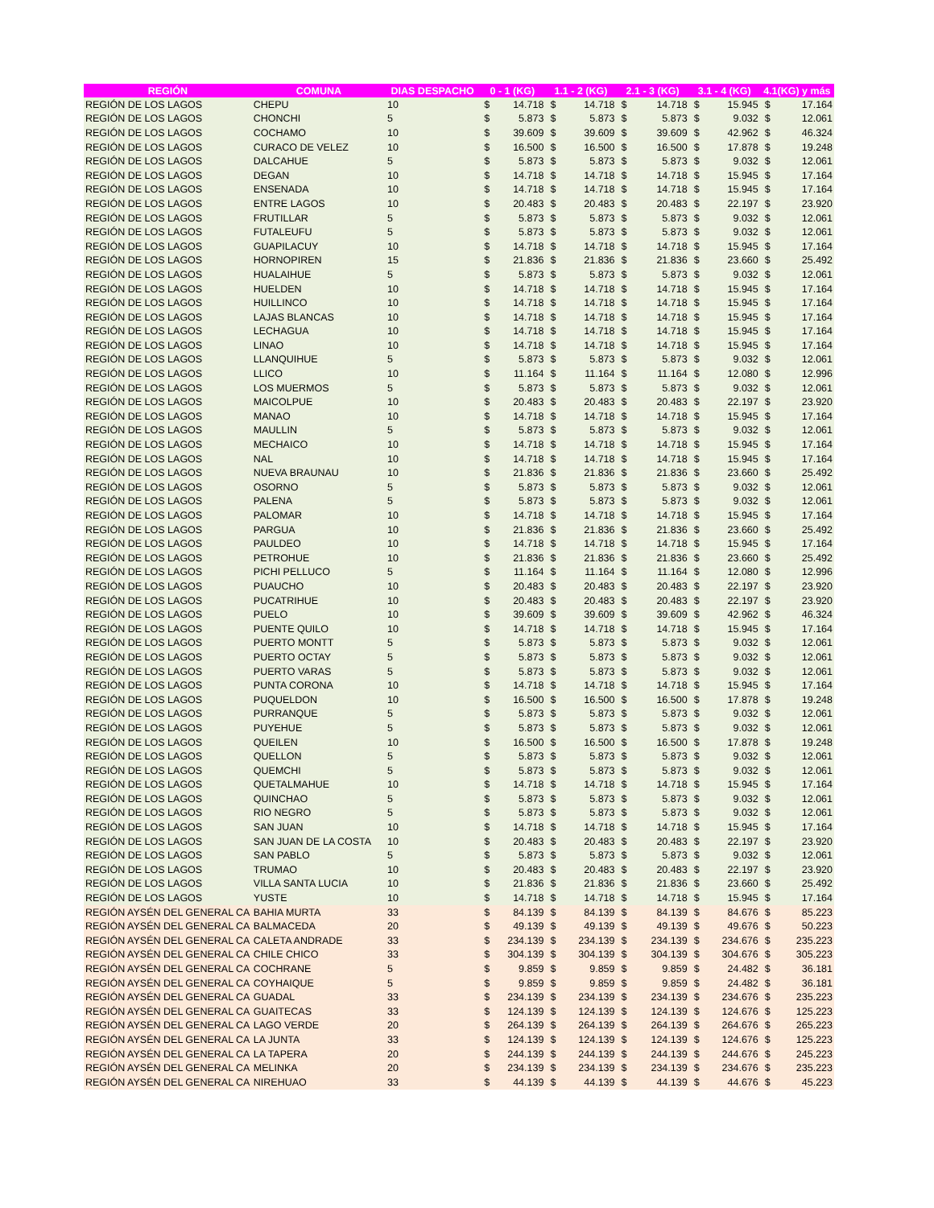| REGIÓN | COMUNA | DIAS DESPACHO | 0 - 1 (KG) | | 1.1 - 2 (KG) | | 2.1 - 3 (KG) | | 3.1 - 4 (KG) | | 4.1(KG) y más | |
| --- | --- | --- | --- | --- | --- | --- | --- | --- | --- | --- | --- | --- |
| REGIÓN DE LOS LAGOS | CHEPU | 10 | $ | 14.718 | $ | 14.718 | $ | 14.718 | $ | 15.945 | $ | 17.164 |
| REGIÓN DE LOS LAGOS | CHONCHI | 5 | $ | 5.873 | $ | 5.873 | $ | 5.873 | $ | 9.032 | $ | 12.061 |
| REGIÓN DE LOS LAGOS | COCHAMO | 10 | $ | 39.609 | $ | 39.609 | $ | 39.609 | $ | 42.962 | $ | 46.324 |
| REGIÓN DE LOS LAGOS | CURACO DE VELEZ | 10 | $ | 16.500 | $ | 16.500 | $ | 16.500 | $ | 17.878 | $ | 19.248 |
| REGIÓN DE LOS LAGOS | DALCAHUE | 5 | $ | 5.873 | $ | 5.873 | $ | 5.873 | $ | 9.032 | $ | 12.061 |
| REGIÓN DE LOS LAGOS | DEGAN | 10 | $ | 14.718 | $ | 14.718 | $ | 14.718 | $ | 15.945 | $ | 17.164 |
| REGIÓN DE LOS LAGOS | ENSENADA | 10 | $ | 14.718 | $ | 14.718 | $ | 14.718 | $ | 15.945 | $ | 17.164 |
| REGIÓN DE LOS LAGOS | ENTRE LAGOS | 10 | $ | 20.483 | $ | 20.483 | $ | 20.483 | $ | 22.197 | $ | 23.920 |
| REGIÓN DE LOS LAGOS | FRUTILLAR | 5 | $ | 5.873 | $ | 5.873 | $ | 5.873 | $ | 9.032 | $ | 12.061 |
| REGIÓN DE LOS LAGOS | FUTALEUFU | 5 | $ | 5.873 | $ | 5.873 | $ | 5.873 | $ | 9.032 | $ | 12.061 |
| REGIÓN DE LOS LAGOS | GUAPILACUY | 10 | $ | 14.718 | $ | 14.718 | $ | 14.718 | $ | 15.945 | $ | 17.164 |
| REGIÓN DE LOS LAGOS | HORNOPIREN | 15 | $ | 21.836 | $ | 21.836 | $ | 21.836 | $ | 23.660 | $ | 25.492 |
| REGIÓN DE LOS LAGOS | HUALAIHUE | 5 | $ | 5.873 | $ | 5.873 | $ | 5.873 | $ | 9.032 | $ | 12.061 |
| REGIÓN DE LOS LAGOS | HUELDEN | 10 | $ | 14.718 | $ | 14.718 | $ | 14.718 | $ | 15.945 | $ | 17.164 |
| REGIÓN DE LOS LAGOS | HUILLINCO | 10 | $ | 14.718 | $ | 14.718 | $ | 14.718 | $ | 15.945 | $ | 17.164 |
| REGIÓN DE LOS LAGOS | LAJAS BLANCAS | 10 | $ | 14.718 | $ | 14.718 | $ | 14.718 | $ | 15.945 | $ | 17.164 |
| REGIÓN DE LOS LAGOS | LECHAGUA | 10 | $ | 14.718 | $ | 14.718 | $ | 14.718 | $ | 15.945 | $ | 17.164 |
| REGIÓN DE LOS LAGOS | LINAO | 10 | $ | 14.718 | $ | 14.718 | $ | 14.718 | $ | 15.945 | $ | 17.164 |
| REGIÓN DE LOS LAGOS | LLANQUIHUE | 5 | $ | 5.873 | $ | 5.873 | $ | 5.873 | $ | 9.032 | $ | 12.061 |
| REGIÓN DE LOS LAGOS | LLICO | 10 | $ | 11.164 | $ | 11.164 | $ | 11.164 | $ | 12.080 | $ | 12.996 |
| REGIÓN DE LOS LAGOS | LOS MUERMOS | 5 | $ | 5.873 | $ | 5.873 | $ | 5.873 | $ | 9.032 | $ | 12.061 |
| REGIÓN DE LOS LAGOS | MAICOLPUE | 10 | $ | 20.483 | $ | 20.483 | $ | 20.483 | $ | 22.197 | $ | 23.920 |
| REGIÓN DE LOS LAGOS | MANAO | 10 | $ | 14.718 | $ | 14.718 | $ | 14.718 | $ | 15.945 | $ | 17.164 |
| REGIÓN DE LOS LAGOS | MAULLIN | 5 | $ | 5.873 | $ | 5.873 | $ | 5.873 | $ | 9.032 | $ | 12.061 |
| REGIÓN DE LOS LAGOS | MECHAICO | 10 | $ | 14.718 | $ | 14.718 | $ | 14.718 | $ | 15.945 | $ | 17.164 |
| REGIÓN DE LOS LAGOS | NAL | 10 | $ | 14.718 | $ | 14.718 | $ | 14.718 | $ | 15.945 | $ | 17.164 |
| REGIÓN DE LOS LAGOS | NUEVA BRAUNAU | 10 | $ | 21.836 | $ | 21.836 | $ | 21.836 | $ | 23.660 | $ | 25.492 |
| REGIÓN DE LOS LAGOS | OSORNO | 5 | $ | 5.873 | $ | 5.873 | $ | 5.873 | $ | 9.032 | $ | 12.061 |
| REGIÓN DE LOS LAGOS | PALENA | 5 | $ | 5.873 | $ | 5.873 | $ | 5.873 | $ | 9.032 | $ | 12.061 |
| REGIÓN DE LOS LAGOS | PALOMAR | 10 | $ | 14.718 | $ | 14.718 | $ | 14.718 | $ | 15.945 | $ | 17.164 |
| REGIÓN DE LOS LAGOS | PARGUA | 10 | $ | 21.836 | $ | 21.836 | $ | 21.836 | $ | 23.660 | $ | 25.492 |
| REGIÓN DE LOS LAGOS | PAULDEO | 10 | $ | 14.718 | $ | 14.718 | $ | 14.718 | $ | 15.945 | $ | 17.164 |
| REGIÓN DE LOS LAGOS | PETROHUE | 10 | $ | 21.836 | $ | 21.836 | $ | 21.836 | $ | 23.660 | $ | 25.492 |
| REGIÓN DE LOS LAGOS | PICHI PELLUCO | 5 | $ | 11.164 | $ | 11.164 | $ | 11.164 | $ | 12.080 | $ | 12.996 |
| REGIÓN DE LOS LAGOS | PUAUCHO | 10 | $ | 20.483 | $ | 20.483 | $ | 20.483 | $ | 22.197 | $ | 23.920 |
| REGIÓN DE LOS LAGOS | PUCATRIHUE | 10 | $ | 20.483 | $ | 20.483 | $ | 20.483 | $ | 22.197 | $ | 23.920 |
| REGIÓN DE LOS LAGOS | PUELO | 10 | $ | 39.609 | $ | 39.609 | $ | 39.609 | $ | 42.962 | $ | 46.324 |
| REGIÓN DE LOS LAGOS | PUENTE QUILO | 10 | $ | 14.718 | $ | 14.718 | $ | 14.718 | $ | 15.945 | $ | 17.164 |
| REGIÓN DE LOS LAGOS | PUERTO MONTT | 5 | $ | 5.873 | $ | 5.873 | $ | 5.873 | $ | 9.032 | $ | 12.061 |
| REGIÓN DE LOS LAGOS | PUERTO OCTAY | 5 | $ | 5.873 | $ | 5.873 | $ | 5.873 | $ | 9.032 | $ | 12.061 |
| REGIÓN DE LOS LAGOS | PUERTO VARAS | 5 | $ | 5.873 | $ | 5.873 | $ | 5.873 | $ | 9.032 | $ | 12.061 |
| REGIÓN DE LOS LAGOS | PUNTA CORONA | 10 | $ | 14.718 | $ | 14.718 | $ | 14.718 | $ | 15.945 | $ | 17.164 |
| REGIÓN DE LOS LAGOS | PUQUELDON | 10 | $ | 16.500 | $ | 16.500 | $ | 16.500 | $ | 17.878 | $ | 19.248 |
| REGIÓN DE LOS LAGOS | PURRANQUE | 5 | $ | 5.873 | $ | 5.873 | $ | 5.873 | $ | 9.032 | $ | 12.061 |
| REGIÓN DE LOS LAGOS | PUYEHUE | 5 | $ | 5.873 | $ | 5.873 | $ | 5.873 | $ | 9.032 | $ | 12.061 |
| REGIÓN DE LOS LAGOS | QUEILEN | 10 | $ | 16.500 | $ | 16.500 | $ | 16.500 | $ | 17.878 | $ | 19.248 |
| REGIÓN DE LOS LAGOS | QUELLON | 5 | $ | 5.873 | $ | 5.873 | $ | 5.873 | $ | 9.032 | $ | 12.061 |
| REGIÓN DE LOS LAGOS | QUEMCHI | 5 | $ | 5.873 | $ | 5.873 | $ | 5.873 | $ | 9.032 | $ | 12.061 |
| REGIÓN DE LOS LAGOS | QUETALMAHUE | 10 | $ | 14.718 | $ | 14.718 | $ | 14.718 | $ | 15.945 | $ | 17.164 |
| REGIÓN DE LOS LAGOS | QUINCHAO | 5 | $ | 5.873 | $ | 5.873 | $ | 5.873 | $ | 9.032 | $ | 12.061 |
| REGIÓN DE LOS LAGOS | RIO NEGRO | 5 | $ | 5.873 | $ | 5.873 | $ | 5.873 | $ | 9.032 | $ | 12.061 |
| REGIÓN DE LOS LAGOS | SAN JUAN | 10 | $ | 14.718 | $ | 14.718 | $ | 14.718 | $ | 15.945 | $ | 17.164 |
| REGIÓN DE LOS LAGOS | SAN JUAN DE LA COSTA | 10 | $ | 20.483 | $ | 20.483 | $ | 20.483 | $ | 22.197 | $ | 23.920 |
| REGIÓN DE LOS LAGOS | SAN PABLO | 5 | $ | 5.873 | $ | 5.873 | $ | 5.873 | $ | 9.032 | $ | 12.061 |
| REGIÓN DE LOS LAGOS | TRUMAO | 10 | $ | 20.483 | $ | 20.483 | $ | 20.483 | $ | 22.197 | $ | 23.920 |
| REGIÓN DE LOS LAGOS | VILLA SANTA LUCIA | 10 | $ | 21.836 | $ | 21.836 | $ | 21.836 | $ | 23.660 | $ | 25.492 |
| REGIÓN DE LOS LAGOS | YUSTE | 10 | $ | 14.718 | $ | 14.718 | $ | 14.718 | $ | 15.945 | $ | 17.164 |
| REGIÓN AYSÉN DEL GENERAL CA | BAHIA MURTA | 33 | $ | 84.139 | $ | 84.139 | $ | 84.139 | $ | 84.676 | $ | 85.223 |
| REGIÓN AYSÉN DEL GENERAL CA | BALMACEDA | 20 | $ | 49.139 | $ | 49.139 | $ | 49.139 | $ | 49.676 | $ | 50.223 |
| REGIÓN AYSÉN DEL GENERAL CA | CALETA ANDRADE | 33 | $ | 234.139 | $ | 234.139 | $ | 234.139 | $ | 234.676 | $ | 235.223 |
| REGIÓN AYSÉN DEL GENERAL CA | CHILE CHICO | 33 | $ | 304.139 | $ | 304.139 | $ | 304.139 | $ | 304.676 | $ | 305.223 |
| REGIÓN AYSÉN DEL GENERAL CA | COCHRANE | 5 | $ | 9.859 | $ | 9.859 | $ | 9.859 | $ | 24.482 | $ | 36.181 |
| REGIÓN AYSÉN DEL GENERAL CA | COYHAIQUE | 5 | $ | 9.859 | $ | 9.859 | $ | 9.859 | $ | 24.482 | $ | 36.181 |
| REGIÓN AYSÉN DEL GENERAL CA | GUADAL | 33 | $ | 234.139 | $ | 234.139 | $ | 234.139 | $ | 234.676 | $ | 235.223 |
| REGIÓN AYSÉN DEL GENERAL CA | GUAITECAS | 33 | $ | 124.139 | $ | 124.139 | $ | 124.139 | $ | 124.676 | $ | 125.223 |
| REGIÓN AYSÉN DEL GENERAL CA | LAGO VERDE | 20 | $ | 264.139 | $ | 264.139 | $ | 264.139 | $ | 264.676 | $ | 265.223 |
| REGIÓN AYSÉN DEL GENERAL CA | LA JUNTA | 33 | $ | 124.139 | $ | 124.139 | $ | 124.139 | $ | 124.676 | $ | 125.223 |
| REGIÓN AYSÉN DEL GENERAL CA | LA TAPERA | 20 | $ | 244.139 | $ | 244.139 | $ | 244.139 | $ | 244.676 | $ | 245.223 |
| REGIÓN AYSÉN DEL GENERAL CA | MELINKA | 20 | $ | 234.139 | $ | 234.139 | $ | 234.139 | $ | 234.676 | $ | 235.223 |
| REGIÓN AYSÉN DEL GENERAL CA | NIREHUAO | 33 | $ | 44.139 | $ | 44.139 | $ | 44.139 | $ | 44.676 | $ | 45.223 |